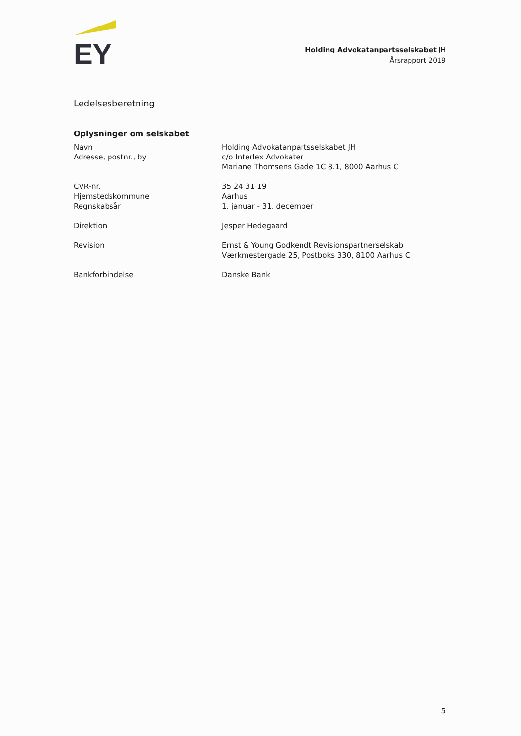EY
Holding Advokatanpartsselskabet JH
Årsrapport 2019
Ledelsesberetning
Oplysninger om selskabet
| Navn Adresse, postnr., by | Holding Advokatanpartsselskabet JH c/o Interlex Advokater Mariane Thomsens Gade 1C 8.1, 8000 Aarhus C |
| CVR-nr. Hjemstedskommune Regnskabsår | 35 24 31 19 Aarhus 1. januar - 31. december |
| Direktion | Jesper Hedegaard |
| Revision | Ernst & Young Godkendt Revisionspartnerselskab Værkmestergade 25, Postboks 330, 8100 Aarhus C |
| Bankforbindelse | Danske Bank |
5